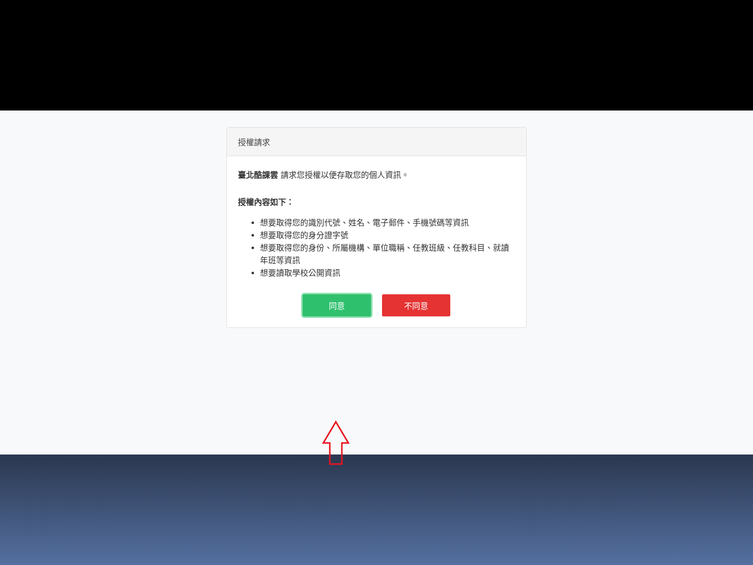授權請求
臺北酷課雲 請求您授權以便存取您的個人資訊。
授權內容如下：
想要取得您的識別代號、姓名、電子郵件、手機號碼等資訊
想要取得您的身分證字號
想要取得您的身份、所屬機構、單位職稱、任教班級、任教科目、就讀年班等資訊
想要讀取學校公開資訊
同意 不同意